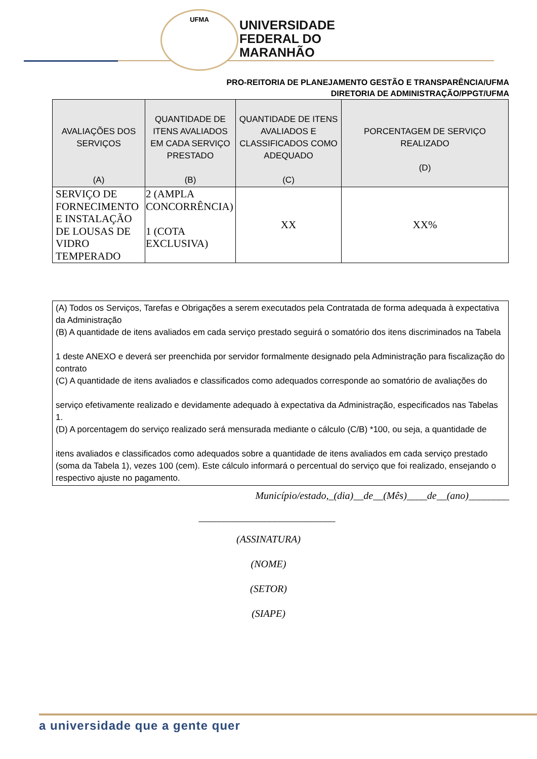UFMA
UNIVERSIDADE
FEDERAL DO
MARANHÃO
PRO-REITORIA DE PLANEJAMENTO GESTÃO E TRANSPARÊNCIA/UFMA
DIRETORIA DE ADMINISTRAÇÃO/PPGT/UFMA
| AVALIAÇÕES DOS SERVIÇOS (A) | QUANTIDADE DE ITENS AVALIADOS EM CADA SERVIÇO PRESTADO (B) | QUANTIDADE DE ITENS AVALIADOS E CLASSIFICADOS COMO ADEQUADO (C) | PORCENTAGEM DE SERVIÇO REALIZADO (D) |
| --- | --- | --- | --- |
| SERVIÇO DE FORNECIMENTO E INSTALAÇÃO DE LOUSAS DE VIDRO TEMPERADO | 2 (AMPLA CONCORRÊNCIA) 1 (COTA EXCLUSIVA) | XX | XX% |
(A) Todos os Serviços, Tarefas e Obrigações a serem executados pela Contratada de forma adequada à expectativa da Administração
(B) A quantidade de itens avaliados em cada serviço prestado seguirá o somatório dos itens discriminados na Tabela
1 deste ANEXO e deverá ser preenchida por servidor formalmente designado pela Administração para fiscalização do contrato
(C) A quantidade de itens avaliados e classificados como adequados corresponde ao somatório de avaliações do
serviço efetivamente realizado e devidamente adequado à expectativa da Administração, especificados nas Tabelas 1.
(D) A porcentagem do serviço realizado será mensurada mediante o cálculo (C/B) *100, ou seja, a quantidade de
itens avaliados e classificados como adequados sobre a quantidade de itens avaliados em cada serviço prestado (soma da Tabela 1), vezes 100 (cem). Este cálculo informará o percentual do serviço que foi realizado, ensejando o respectivo ajuste no pagamento.
Município/estado,_(dia)__de__(Mês)____de__(ano)________
___________________________
(ASSINATURA)
(NOME)
(SETOR)
(SIAPE)
a universidade que a gente quer